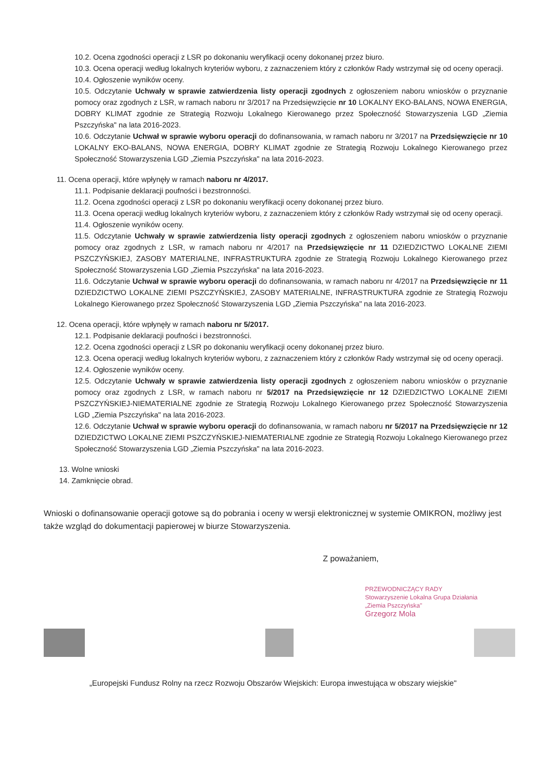10.2. Ocena zgodności operacji z LSR po dokonaniu weryfikacji oceny dokonanej przez biuro.
10.3. Ocena operacji według lokalnych kryteriów wyboru, z zaznaczeniem który z członków Rady wstrzymał się od oceny operacji.
10.4. Ogłoszenie wyników oceny.
10.5. Odczytanie Uchwały w sprawie zatwierdzenia listy operacji zgodnych z ogłoszeniem naboru wniosków o przyznanie pomocy oraz zgodnych z LSR, w ramach naboru nr 3/2017 na Przedsięwzięcie nr 10 LOKALNY EKO-BALANS, NOWA ENERGIA, DOBRY KLIMAT zgodnie ze Strategią Rozwoju Lokalnego Kierowanego przez Społeczność Stowarzyszenia LGD „Ziemia Pszczyńska" na lata 2016-2023.
10.6. Odczytanie Uchwał w sprawie wyboru operacji do dofinansowania, w ramach naboru nr 3/2017 na Przedsięwzięcie nr 10 LOKALNY EKO-BALANS, NOWA ENERGIA, DOBRY KLIMAT zgodnie ze Strategią Rozwoju Lokalnego Kierowanego przez Społeczność Stowarzyszenia LGD „Ziemia Pszczyńska" na lata 2016-2023.
11. Ocena operacji, które wpłynęły w ramach naboru nr 4/2017.
11.1. Podpisanie deklaracji poufności i bezstronności.
11.2. Ocena zgodności operacji z LSR po dokonaniu weryfikacji oceny dokonanej przez biuro.
11.3. Ocena operacji według lokalnych kryteriów wyboru, z zaznaczeniem który z członków Rady wstrzymał się od oceny operacji.
11.4. Ogłoszenie wyników oceny.
11.5. Odczytanie Uchwały w sprawie zatwierdzenia listy operacji zgodnych z ogłoszeniem naboru wniosków o przyznanie pomocy oraz zgodnych z LSR, w ramach naboru nr 4/2017 na Przedsięwzięcie nr 11 DZIEDZICTWO LOKALNE ZIEMI PSZCZYŃSKIEJ, ZASOBY MATERIALNE, INFRASTRUKTURA zgodnie ze Strategią Rozwoju Lokalnego Kierowanego przez Społeczność Stowarzyszenia LGD „Ziemia Pszczyńska" na lata 2016-2023.
11.6. Odczytanie Uchwał w sprawie wyboru operacji do dofinansowania, w ramach naboru nr 4/2017 na Przedsięwzięcie nr 11 DZIEDZICTWO LOKALNE ZIEMI PSZCZYŃSKIEJ, ZASOBY MATERIALNE, INFRASTRUKTURA zgodnie ze Strategią Rozwoju Lokalnego Kierowanego przez Społeczność Stowarzyszenia LGD „Ziemia Pszczyńska" na lata 2016-2023.
12. Ocena operacji, które wpłynęły w ramach naboru nr 5/2017.
12.1. Podpisanie deklaracji poufności i bezstronności.
12.2. Ocena zgodności operacji z LSR po dokonaniu weryfikacji oceny dokonanej przez biuro.
12.3. Ocena operacji według lokalnych kryteriów wyboru, z zaznaczeniem który z członków Rady wstrzymał się od oceny operacji.
12.4. Ogłoszenie wyników oceny.
12.5. Odczytanie Uchwały w sprawie zatwierdzenia listy operacji zgodnych z ogłoszeniem naboru wniosków o przyznanie pomocy oraz zgodnych z LSR, w ramach naboru nr 5/2017 na Przedsięwzięcie nr 12 DZIEDZICTWO LOKALNE ZIEMI PSZCZYŃSKIEJ-NIEMATERIALNE zgodnie ze Strategią Rozwoju Lokalnego Kierowanego przez Społeczność Stowarzyszenia LGD „Ziemia Pszczyńska" na lata 2016-2023.
12.6. Odczytanie Uchwał w sprawie wyboru operacji do dofinansowania, w ramach naboru nr 5/2017 na Przedsięwzięcie nr 12 DZIEDZICTWO LOKALNE ZIEMI PSZCZYŃSKIEJ-NIEMATERIALNE zgodnie ze Strategią Rozwoju Lokalnego Kierowanego przez Społeczność Stowarzyszenia LGD „Ziemia Pszczyńska" na lata 2016-2023.
13. Wolne wnioski
14. Zamknięcie obrad.
Wnioski o dofinansowanie operacji gotowe są do pobrania i oceny w wersji elektronicznej w systemie OMIKRON, możliwy jest także wzgląd do dokumentacji papierowej w biurze Stowarzyszenia.
Z poważaniem,
PRZEWODNICZĄCY RADY
Stowarzyszenie Lokalna Grupa Działania
„Ziemia Pszczyńska"
Grzegorz Mola
„Europejski Fundusz Rolny na rzecz Rozwoju Obszarów Wiejskich: Europa inwestująca w obszary wiejskie"